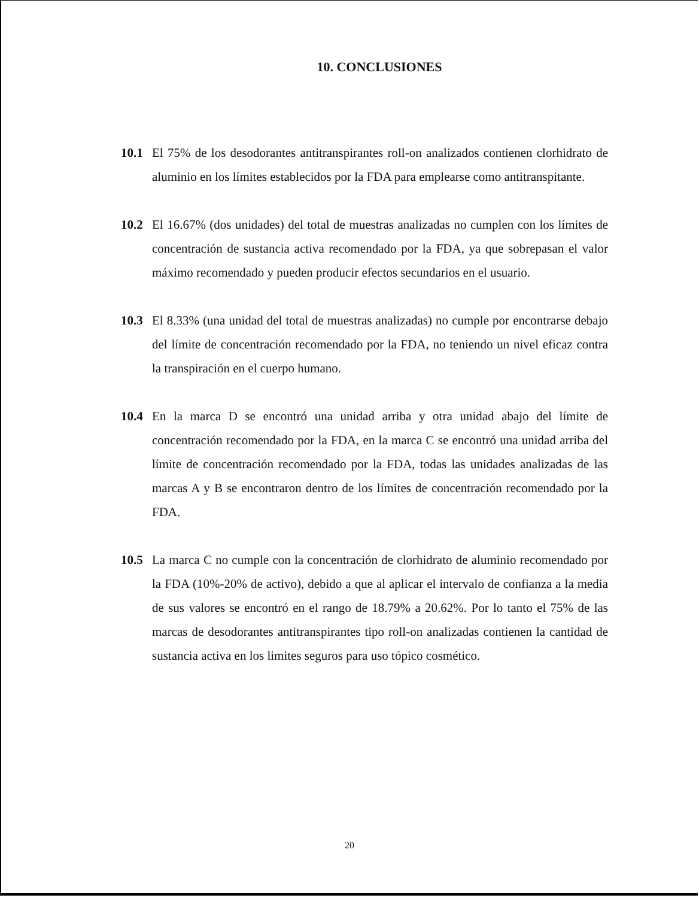10. CONCLUSIONES
10.1 El 75% de los desodorantes antitranspirantes roll-on analizados contienen clorhidrato de aluminio en los límites establecidos por la FDA para emplearse como antitranspitante.
10.2 El 16.67% (dos unidades) del total de muestras analizadas no cumplen con los límites de concentración de sustancia activa recomendado por la FDA, ya que sobrepasan el valor máximo recomendado y pueden producir efectos secundarios en el usuario.
10.3 El 8.33% (una unidad del total de muestras analizadas) no cumple por encontrarse debajo del límite de concentración recomendado por la FDA, no teniendo un nivel eficaz contra la transpiración en el cuerpo humano.
10.4 En la marca D se encontró una unidad arriba y otra unidad abajo del límite de concentración recomendado por la FDA, en la marca C se encontró una unidad arriba del límite de concentración recomendado por la FDA, todas las unidades analizadas de las marcas A y B se encontraron dentro de los límites de concentración recomendado por la FDA.
10.5 La marca C no cumple con la concentración de clorhidrato de aluminio recomendado por la FDA (10%-20% de activo), debido a que al aplicar el intervalo de confianza a la media de sus valores se encontró en el rango de 18.79% a 20.62%. Por lo tanto el 75% de las marcas de desodorantes antitranspirantes tipo roll-on analizadas contienen la cantidad de sustancia activa en los limites seguros para uso tópico cosmético.
20